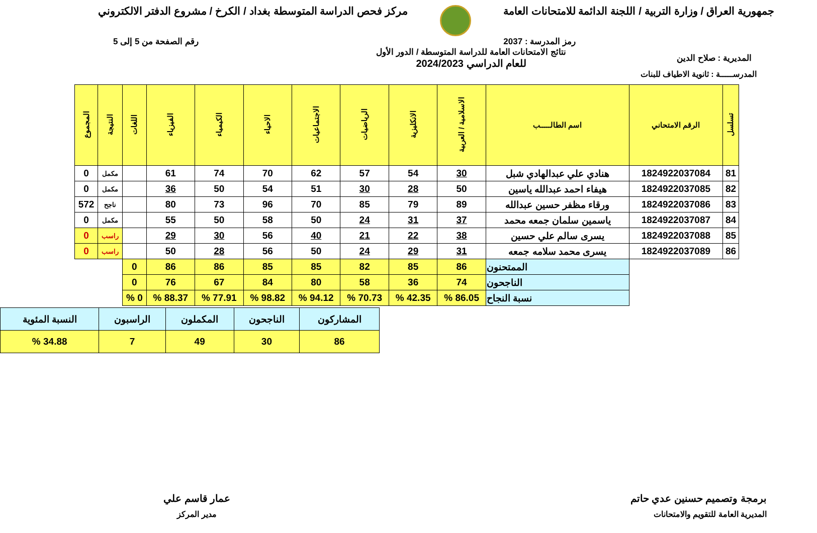جمهورية العراق / وزارة التربية / اللجنة الدائمة للامتحانات العامة
مركز فحص الدراسة المتوسطة بغداد / الكرخ / مشروع الدفتر الالكتروني
رمز المدرسة : 2037 رقم الصفحة من 5 إلى 5
المديرية : صلاح الدين
نتائج الامتحانات العامة للدراسة المتوسطة / الدور الأول
للعام الدراسي 2024/2023
المدرســـــة : ثانوية الاطياف للبنات
| تسلسل | الرقم الامتحاني | اسم الطالـــــب | الاسلامية / العربية | الانكليزية | الرياضيات | الاجتماعيات | الاحياء | الكيمياء | الفيزياء | اللغات | النتيجة | المجموع |
| --- | --- | --- | --- | --- | --- | --- | --- | --- | --- | --- | --- | --- |
| 81 | 1824922037084 | هنادي علي عبدالهادي شبل | 30 | 54 | 57 | 62 | 70 | 74 | 61 | | مكمل | 0 |
| 82 | 1824922037085 | هيفاء احمد عبدالله ياسين | 50 | 28 | 30 | 51 | 54 | 50 | 36 | | مكمل | 0 |
| 83 | 1824922037086 | ورقاء مظفر حسين عبدالله | 89 | 79 | 85 | 70 | 96 | 73 | 80 | | ناجح | 572 |
| 84 | 1824922037087 | ياسمين سلمان جمعه محمد | 37 | 31 | 24 | 50 | 58 | 50 | 55 | | مكمل | 0 |
| 85 | 1824922037088 | يسرى سالم علي حسين | 38 | 22 | 21 | 40 | 56 | 30 | 29 | | راسب | 0 |
| 86 | 1824922037089 | يسرى محمد سلامه جمعه | 31 | 29 | 24 | 50 | 56 | 28 | 50 | | راسب | 0 |
| | | الممتحنون | 86 | 85 | 82 | 85 | 85 | 86 | 86 | 0 | | |
| | | الناجحون | 74 | 36 | 58 | 80 | 84 | 67 | 76 | 0 | | |
| | | نسبة النجاح | 86.05 % | 42.35 % | 70.73 % | 94.12 % | 98.82 % | 77.91 % | 88.37 % | 0 % | | |
| المشاركون | الناجحون | المكملون | الراسبون | النسبة المئوية |
| 86 | 30 | 49 | 7 | 34.88 % |
برمجة وتصميم حسنين عدي حاتم
المديرية العامة للتقويم والامتحانات
عمار قاسم علي
مدير المركز